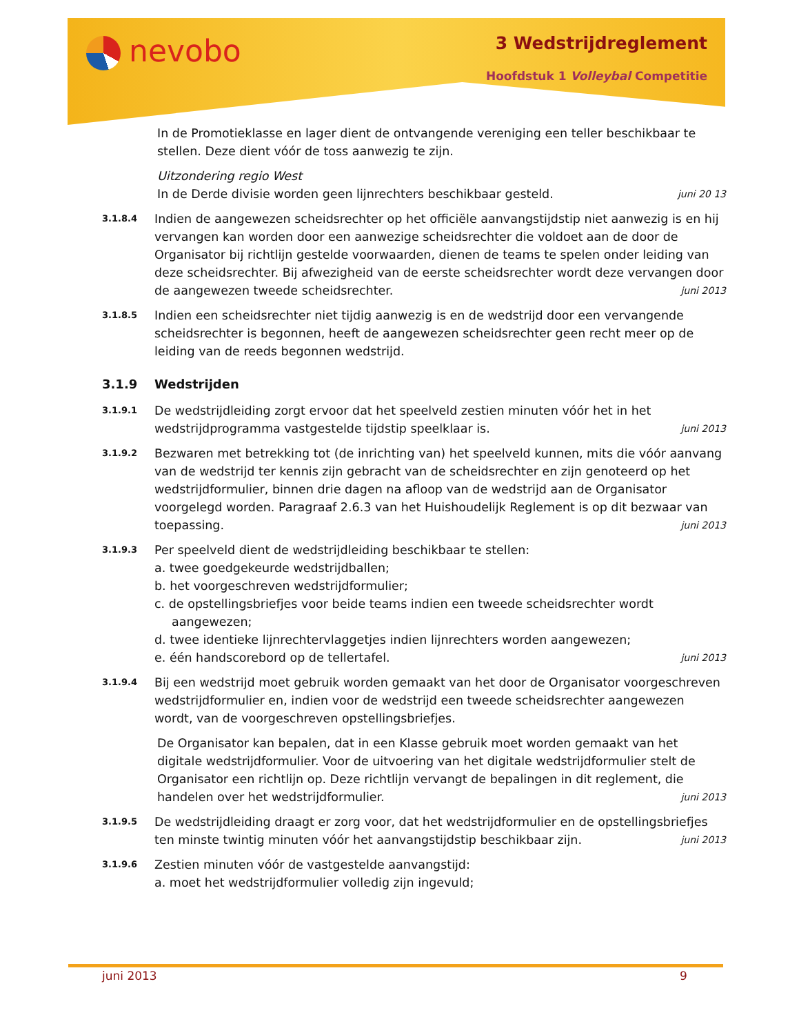nevobo 3 Wedstrijdreglement
Hoofdstuk 1 Volleybal Competitie
In de Promotieklasse en lager dient de ontvangende vereniging een teller beschikbaar te stellen. Deze dient vóór de toss aanwezig te zijn.
Uitzondering regio West
In de Derde divisie worden geen lijnrechters beschikbaar gesteld. juni 20 13
3.1.8.4
Indien de aangewezen scheidsrechter op het officiële aanvangstijdstip niet aanwezig is en hij vervangen kan worden door een aanwezige scheidsrechter die voldoet aan de door de Organisator bij richtlijn gestelde voorwaarden, dienen de teams te spelen onder leiding van deze scheidsrechter. Bij afwezigheid van de eerste scheidsrechter wordt deze vervangen door de aangewezen tweede scheidsrechter. juni 2013
3.1.8.5
Indien een scheidsrechter niet tijdig aanwezig is en de wedstrijd door een vervangende scheidsrechter is begonnen, heeft de aangewezen scheidsrechter geen recht meer op de leiding van de reeds begonnen wedstrijd.
3.1.9 Wedstrijden
3.1.9.1
De wedstrijdleiding zorgt ervoor dat het speelveld zestien minuten vóór het in het wedstrijdprogramma vastgestelde tijdstip speelklaar is. juni 2013
3.1.9.2
Bezwaren met betrekking tot (de inrichting van) het speelveld kunnen, mits die vóór aanvang van de wedstrijd ter kennis zijn gebracht van de scheidsrechter en zijn genoteerd op het wedstrijdformulier, binnen drie dagen na afloop van de wedstrijd aan de Organisator voorgelegd worden. Paragraaf 2.6.3 van het Huishoudelijk Reglement is op dit bezwaar van toepassing. juni 2013
3.1.9.3
Per speelveld dient de wedstrijdleiding beschikbaar te stellen:
a. twee goedgekeurde wedstrijdballen;
b. het voorgeschreven wedstrijdformulier;
c. de opstellingsbriefjes voor beide teams indien een tweede scheidsrechter wordt aangewezen;
d. twee identieke lijnrechtervlaggetjes indien lijnrechters worden aangewezen;
e. één handscorebord op de tellertafel. juni 2013
3.1.9.4
Bij een wedstrijd moet gebruik worden gemaakt van het door de Organisator voorgeschreven wedstrijdformulier en, indien voor de wedstrijd een tweede scheidsrechter aangewezen wordt, van de voorgeschreven opstellingsbriefjes.
De Organisator kan bepalen, dat in een Klasse gebruik moet worden gemaakt van het digitale wedstrijdformulier. Voor de uitvoering van het digitale wedstrijdformulier stelt de Organisator een richtlijn op. Deze richtlijn vervangt de bepalingen in dit reglement, die handelen over het wedstrijdformulier. juni 2013
3.1.9.5
De wedstrijdleiding draagt er zorg voor, dat het wedstrijdformulier en de opstellingsbriefjes ten minste twintig minuten vóór het aanvangstijdstip beschikbaar zijn. juni 2013
3.1.9.6
Zestien minuten vóór de vastgestelde aanvangstijd:
a. moet het wedstrijdformulier volledig zijn ingevuld;
juni 2013 9